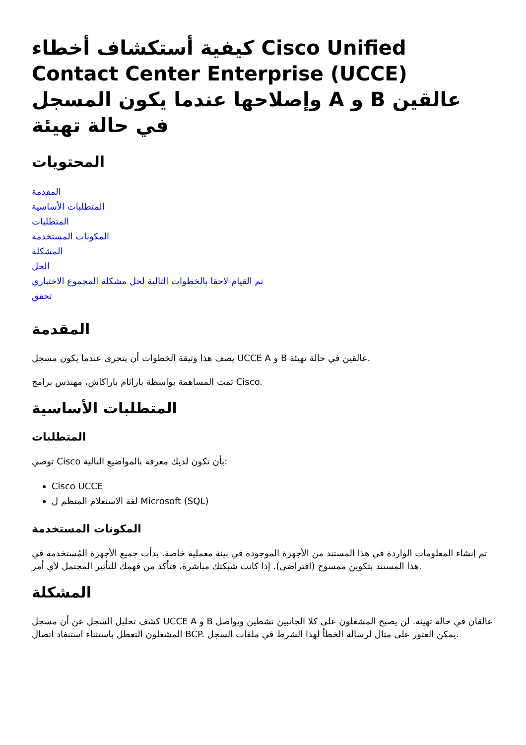كيفية أستكشاف أخطاء Cisco Unified Contact Center Enterprise (UCCE) وإصلاحها عندما يكون المسجل A و B عالقين في حالة تهيئة
المحتويات
المقدمة
المتطلبات الأساسية
المتطلبات
المكونات المستخدمة
المشكلة
الحل
تم القيام لاحقا بالخطوات التالية لحل مشكلة المجموع الاختباري
تحقق
المقدمة
يصف هذا وثيقة الخطوات أن يتحرى عندما يكون مسجل UCCE A و B عالقين في حالة تهيئة.
تمت المساهمة بواسطة باراثام باراكاش، مهندس برامج Cisco.
المتطلبات الأساسية
المتطلبات
توصي Cisco بأن تكون لديك معرفة بالمواضيع التالية:
Cisco UCCE
لغة الاستعلام المنظم ل Microsoft (SQL)
المكونات المستخدمة
تم إنشاء المعلومات الواردة في هذا المستند من الأجهزة الموجودة في بيئة معملية خاصة. بدأت جميع الأجهزة المُستخدمة في هذا المستند بتكوين ممسوح (افتراضي). إذا كانت شبكتك مباشرة، فتأكد من فهمك للتأثير المحتمل لأي أمر.
المشكلة
كشف تحليل السجل عن أن مسجل UCCE A و B عالقان في حالة تهيئة. لن يصبح المشغلون على كلا الجانبين نشطين ويواصل المشغلون التعطل باستثناء استنفاد اتصال BCP. يمكن العثور على مثال لرسالة الخطأ لهذا الشرط في ملفات السجل.